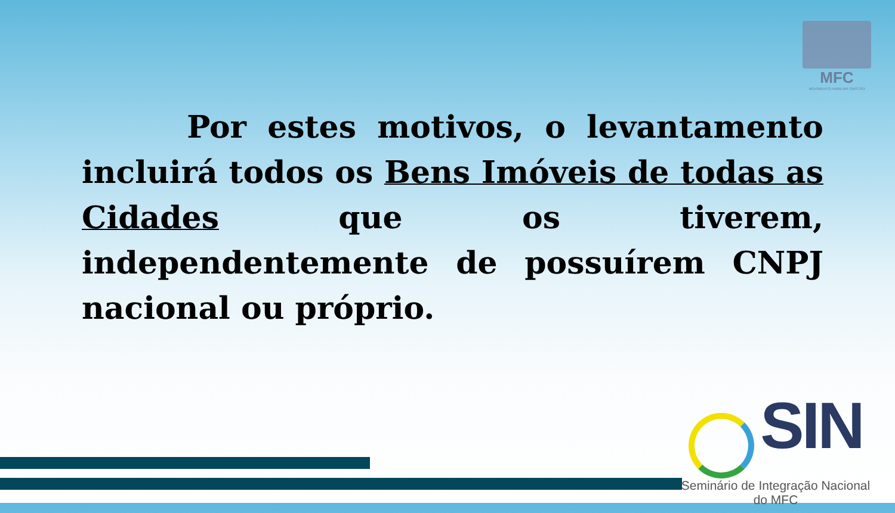MFC
MOVIMENTO FAMILIAR CRISTÃO
Por estes motivos, o levantamento incluirá todos os Bens Imóveis de todas as Cidades que os tiverem, independentemente de possuírem CNPJ nacional ou próprio.
SIN
Seminário de Integração Nacional do MFC